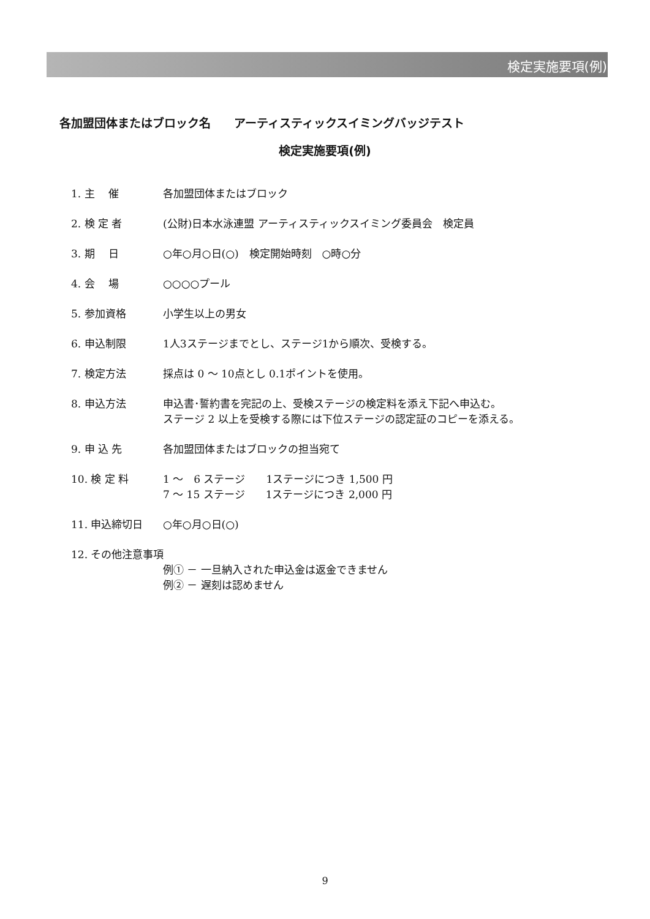検定実施要項(例)
各加盟団体またはブロック名　　アーティスティックスイミングバッジテスト
検定実施要項(例)
1. 主　 催 各加盟団体またはブロック
2. 検 定 者 (公財)日本水泳連盟 アーティスティックスイミング委員会　検定員
3. 期　 日 ○年○月○日(○)　検定開始時刻　○時○分
4. 会　 場 ○○○○プール
5. 参加資格 小学生以上の男女
6. 申込制限 1人3ステージまでとし、ステージ1から順次、受検する。
7. 検定方法 採点は 0 ～ 10点とし 0.1ポイントを使用。
8. 申込方法 申込書･誓約書を完記の上、受検ステージの検定料を添え下記へ申込む。
ステージ 2 以上を受検する際には下位ステージの認定証のコピーを添える。
9. 申 込 先 各加盟団体またはブロックの担当宛て
10. 検 定 料 1 ～　6 ステージ　　1ステージにつき 1,500 円
7 ～ 15 ステージ　　1ステージにつき 2,000 円
11. 申込締切日 ○年○月○日(○)
12. その他注意事項
例① － 一旦納入された申込金は返金できません
例② － 遅刻は認めません
9